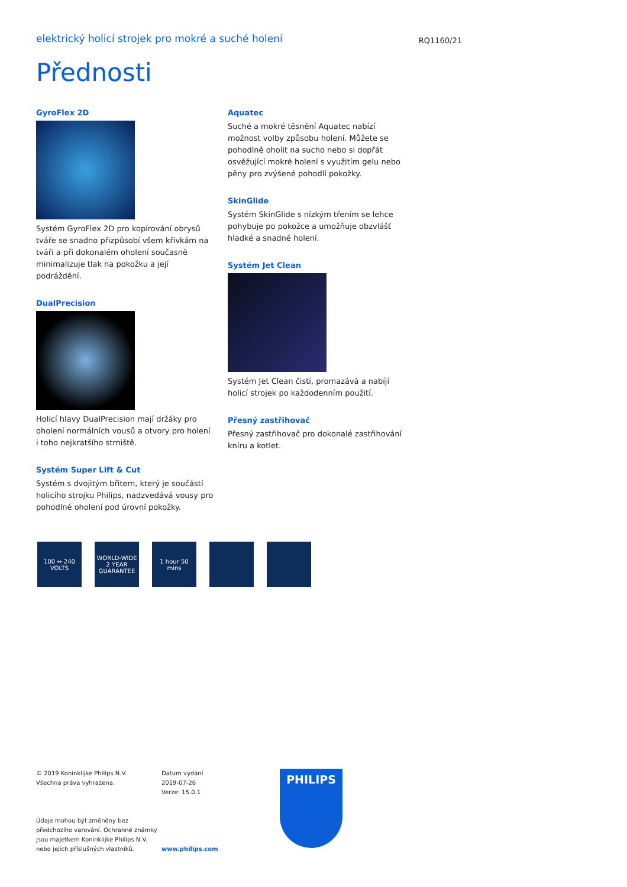elektrický holicí strojek pro mokré a suché holení
RQ1160/21
Přednosti
GyroFlex 2D
Systém GyroFlex 2D pro kopírování obrysů tváře se snadno přizpůsobí všem křivkám na tváři a při dokonalém oholení současně minimalizuje tlak na pokožku a její podráždění.
DualPrecision
Holicí hlavy DualPrecision mají držáky pro oholení normálních vousů a otvory pro holení i toho nejkratšího strniště.
Systém Super Lift & Cut
Systém s dvojitým břitem, který je součástí holicího strojku Philips, nadzvedává vousy pro pohodlné oholení pod úrovní pokožky.
Aquatec
Suché a mokré těsnění Aquatec nabízí možnost volby způsobu holení. Můžete se pohodlně oholit na sucho nebo si dopřát osvěžující mokré holení s využitím gelu nebo pěny pro zvýšené pohodlí pokožky.
SkinGlide
Systém SkinGlide s nízkým třením se lehce pohybuje po pokožce a umožňuje obzvlášť hladké a snadné holení.
Systém Jet Clean
Systém Jet Clean čistí, promazává a nabíjí holicí strojek po každodenním použití.
Přesný zastřihovač
Přesný zastřihovač pro dokonalé zastřihování kníru a kotlet.
100 ↔ 240 VOLTS
WORLD-WIDE 2 YEAR GUARANTEE
1 hour 50 mins
© 2019 Koninklijke Philips N.V.
Všechna práva vyhrazena.
Údaje mohou být změněny bez předchozího varování. Ochranné známky jsou majetkem Koninklijke Philips N.V. nebo jejich příslušných vlastníků.
Datum vydání
2019-07-26
Verze: 15.0.1
www.philips.com
PHILIPS